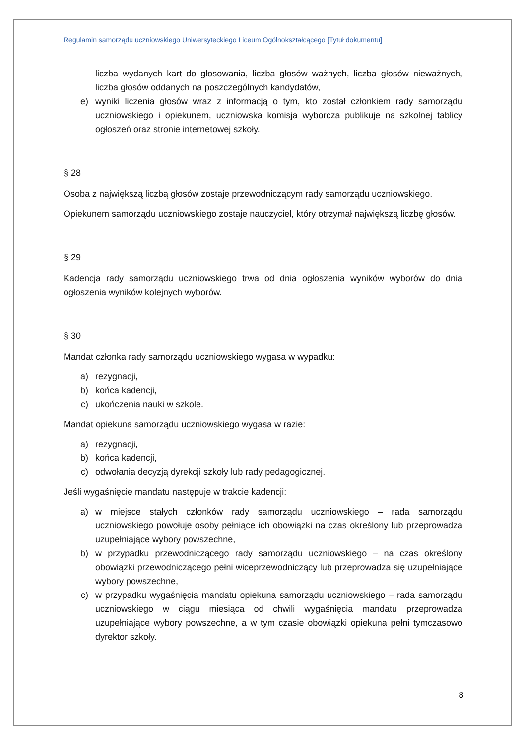Regulamin samorządu uczniowskiego Uniwersyteckiego Liceum Ogólnokształcącego [Tytuł dokumentu]
liczba wydanych kart do głosowania, liczba głosów ważnych, liczba głosów nieważnych, liczba głosów oddanych na poszczególnych kandydatów,
e) wyniki liczenia głosów wraz z informacją o tym, kto został członkiem rady samorządu uczniowskiego i opiekunem, uczniowska komisja wyborcza publikuje na szkolnej tablicy ogłoszeń oraz stronie internetowej szkoły.
§ 28
Osoba z największą liczbą głosów zostaje przewodniczącym rady samorządu uczniowskiego.
Opiekunem samorządu uczniowskiego zostaje nauczyciel, który otrzymał największą liczbę głosów.
§ 29
Kadencja rady samorządu uczniowskiego trwa od dnia ogłoszenia wyników wyborów do dnia ogłoszenia wyników kolejnych wyborów.
§ 30
Mandat członka rady samorządu uczniowskiego wygasa w wypadku:
a) rezygnacji,
b) końca kadencji,
c) ukończenia nauki w szkole.
Mandat opiekuna samorządu uczniowskiego wygasa w razie:
a) rezygnacji,
b) końca kadencji,
c) odwołania decyzją dyrekcji szkoły lub rady pedagogicznej.
Jeśli wygaśnięcie mandatu następuje w trakcie kadencji:
a) w miejsce stałych członków rady samorządu uczniowskiego – rada samorządu uczniowskiego powołuje osoby pełniące ich obowiązki na czas określony lub przeprowadza uzupełniające wybory powszechne,
b) w przypadku przewodniczącego rady samorządu uczniowskiego – na czas określony obowiązki przewodniczącego pełni wiceprzewodniczący lub przeprowadza się uzupełniające wybory powszechne,
c) w przypadku wygaśnięcia mandatu opiekuna samorządu uczniowskiego – rada samorządu uczniowskiego w ciągu miesiąca od chwili wygaśnięcia mandatu przeprowadza uzupełniające wybory powszechne, a w tym czasie obowiązki opiekuna pełni tymczasowo dyrektor szkoły.
8